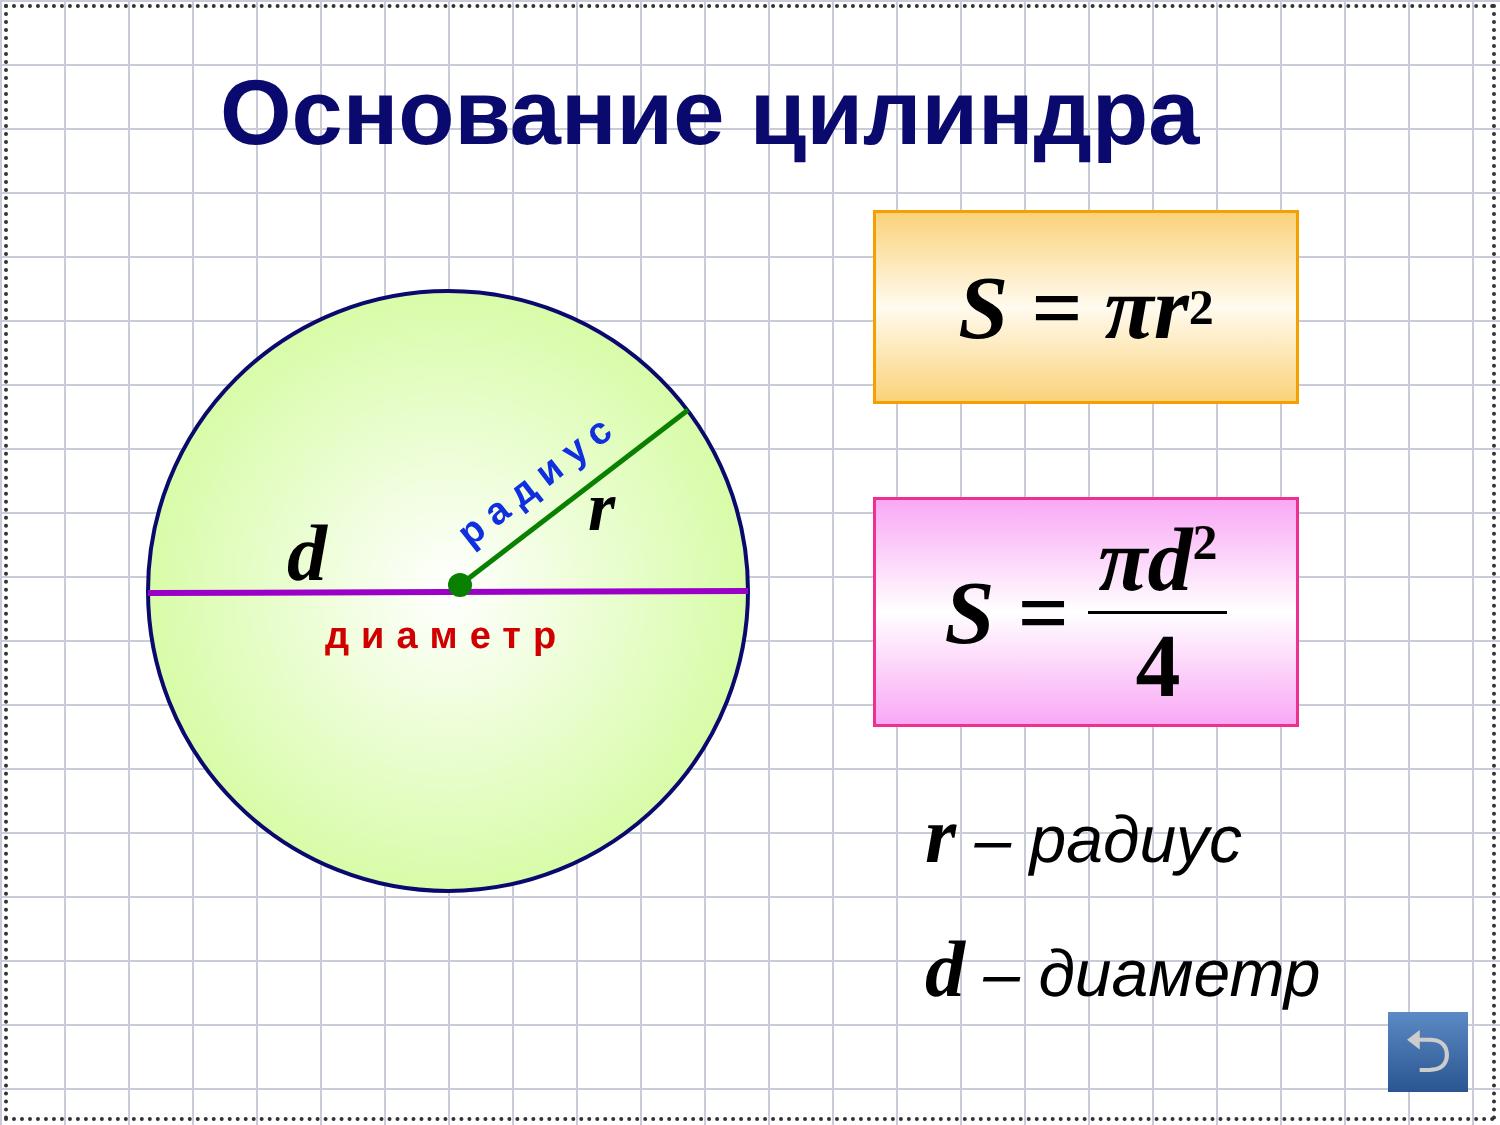Основание цилиндра
d
r
диаметр
радиус
S = πr<sup>2</sup>
S = πd<sup>2</sup> 4
r – радиус
d – диаметр
⮌